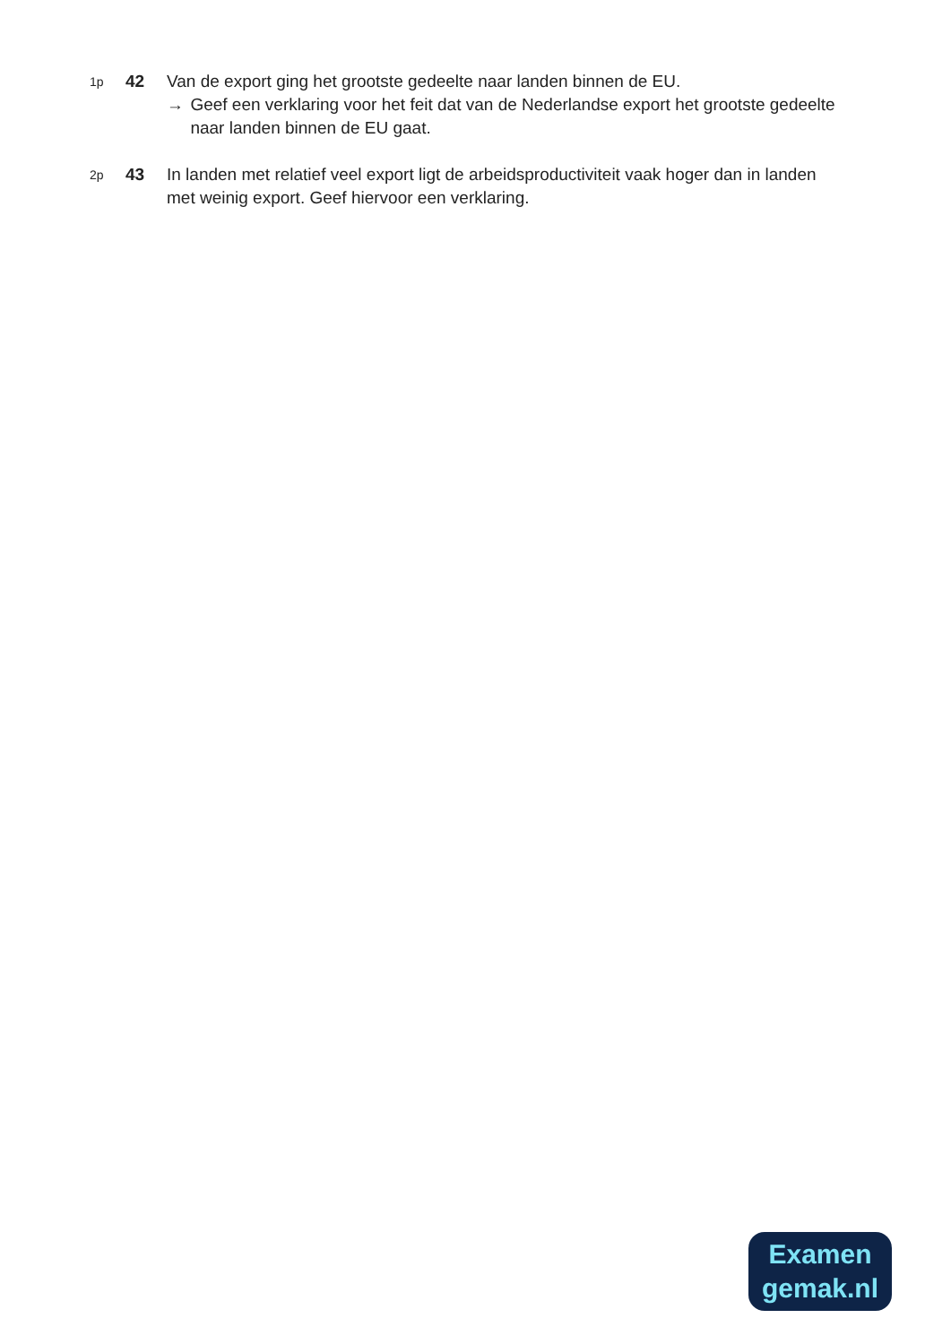1p
42 Van de export ging het grootste gedeelte naar landen binnen de EU.
→ Geef een verklaring voor het feit dat van de Nederlandse export het grootste gedeelte naar landen binnen de EU gaat.
2p
43 In landen met relatief veel export ligt de arbeidsproductiviteit vaak hoger dan in landen met weinig export. Geef hiervoor een verklaring.
Examen
gemak.nl